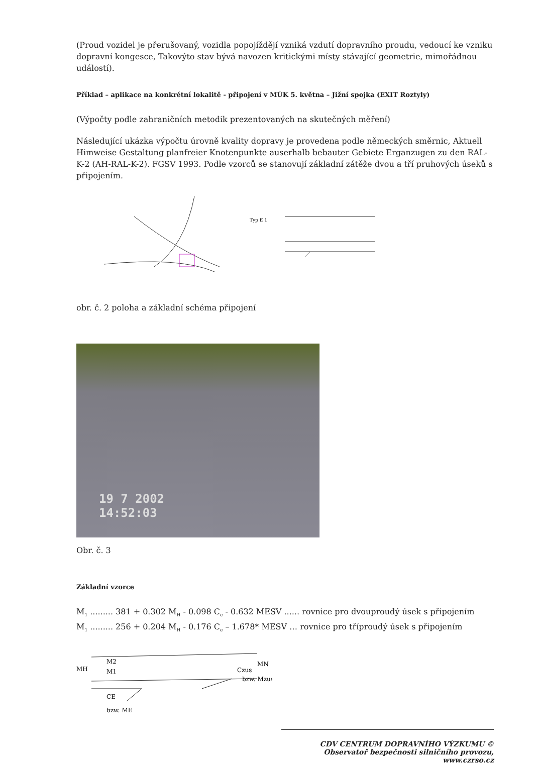(Proud vozidel je přerušovaný, vozidla popojíždějí vzniká vzdutí dopravního proudu, vedoucí ke vzniku dopravní kongesce, Takovýto stav bývá navozen kritickými místy stávající geometrie, mimořádnou událostí).
Příklad – aplikace na konkrétní lokalitě - připojení v MÚK 5. května – Jižní spojka (EXIT Roztyly)
(Výpočty podle zahraničních metodik prezentovaných na skutečných měření)
Následující ukázka výpočtu úrovně kvality dopravy je provedena podle německých směrnic, Aktuell Himweise Gestaltung planfreier Knotenpunkte auserhalb bebauter Gebiete Erganzugen zu den RAL-K-2 (AH-RAL-K-2). FGSV 1993. Podle vzorců se stanovují základní zátěže dvou a tří pruhových úseků s připojením.
Typ E 1
obr. č. 2 poloha a základní schéma připojení
19 7 2002
14:52:03
Obr. č. 3
Základní vzorce
M<sub>1</sub> ......... 381 + 0.302 M<sub>H</sub> - 0.098 C<sub>e</sub> - 0.632 MESV ...... rovnice pro dvouproudý úsek s připojením
M<sub>1</sub> ......... 256 + 0.204 M<sub>H</sub> - 0.176 C<sub>e</sub> – 1.678* MESV … rovnice pro tříproudý úsek s připojením
MH
M2
M1
Czus
bzw. Mzus
MN
CE
bzw. ME
CDV CENTRUM DOPRAVNÍHO VÝZKUMU © Observatoř bezpečnosti silničního provozu, www.czrso.cz